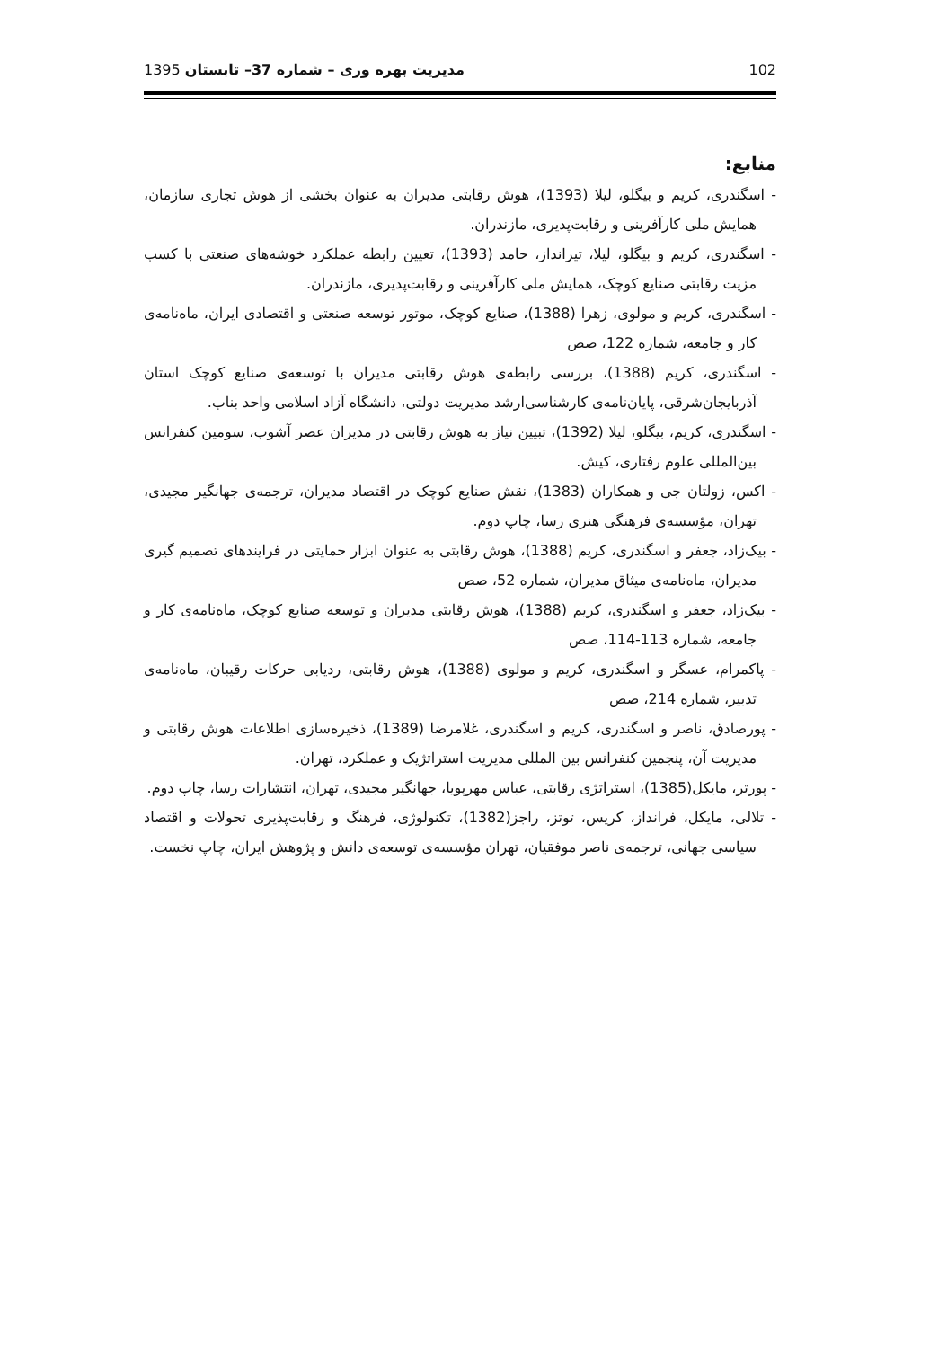102 مدیریت بهره وری – شماره 37– تابستان 1395
منابع:
- اسگندری، کریم و بیگلو، لیلا (1393)، هوش رقابتی مدیران به عنوان بخشی از هوش تجاری سازمان، همایش ملی کارآفرینی و رقابت‌پدیری، مازندران.
- اسگندری، کریم و بیگلو، لیلا، تیرانداز، حامد (1393)، تعیین رابطه عملکرد خوشه‌های صنعتی با کسب مزیت رقابتی صنایع کوچک، همایش ملی کارآفرینی و رقابت‌پدیری، مازندران.
- اسگندری، کریم و مولوی، زهرا (1388)، صنایع کوچک، موتور توسعه صنعتی و اقتصادی ایران، ماه‌نامه‌ی کار و جامعه، شماره 122، صص
- اسگندری، کریم (1388)، بررسی رابطه‌ی هوش رقابتی مدیران با توسعه‌ی صنایع کوچک استان آذربایجان‌شرقی، پایان‌نامه‌ی کارشناسی‌ارشد مدیریت دولتی، دانشگاه آزاد اسلامی واحد بناب.
- اسگندری، کریم، بیگلو، لیلا (1392)، تبیین نیاز به هوش رقابتی در مدیران عصر آشوب، سومین کنفرانس بین‌المللی علوم رفتاری، کیش.
- اکس، زولتان جی و همکاران (1383)، نقش صنایع کوچک در اقتصاد مدیران، ترجمه‌ی جهانگیر مجیدی، تهران، مؤسسه‌ی فرهنگی هنری رسا، چاپ دوم.
- بیک‌زاد، جعفر و اسگندری، کریم (1388)، هوش رقابتی به عنوان ابزار حمایتی در فرایندهای تصمیم گیری مدیران، ماه‌نامه‌ی میثاق مدیران، شماره 52، صص
- بیک‌زاد، جعفر و اسگندری، کریم (1388)، هوش رقابتی مدیران و توسعه صنایع کوچک، ماه‌نامه‌ی کار و جامعه، شماره 113-114، صص
- پاکمرام، عسگر و اسگندری، کریم و مولوی (1388)، هوش رقابتی، ردیابی حرکات رقیبان، ماه‌نامه‌ی تدبیر، شماره 214، صص
- پورصادق، ناصر و اسگندری، کریم و اسگندری، غلامرضا (1389)، ذخیره‌سازی اطلاعات هوش رقابتی و مدیریت آن، پنجمین کنفرانس بین المللی مدیریت استراتژیک و عملکرد، تهران.
- پورتر، مایکل(1385)، استراتژی رقابتی، عباس مهرپویا، جهانگیر مجیدی، تهران، انتشارات رسا، چاپ دوم.
- تلالی، مایکل، فرانداز، کریس، توتز، راجز(1382)، تکنولوژی، فرهنگ و رقابت‌پذیری تحولات و اقتصاد سیاسی جهانی، ترجمه‌ی ناصر موفقیان، تهران مؤسسه‌ی توسعه‌ی دانش و پژوهش ایران، چاپ نخست.